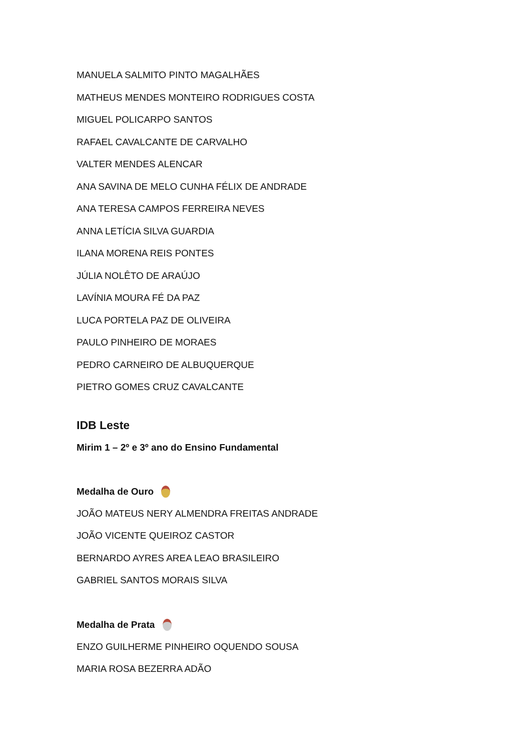MANUELA SALMITO PINTO MAGALHÃES
MATHEUS MENDES MONTEIRO RODRIGUES COSTA
MIGUEL POLICARPO SANTOS
RAFAEL CAVALCANTE DE CARVALHO
VALTER MENDES ALENCAR
ANA SAVINA DE MELO CUNHA FÉLIX DE ANDRADE
ANA TERESA CAMPOS FERREIRA NEVES
ANNA LETÍCIA SILVA GUARDIA
ILANA MORENA REIS PONTES
JÚLIA NOLÊTO DE ARAÚJO
LAVÍNIA MOURA FÉ DA PAZ
LUCA PORTELA PAZ DE OLIVEIRA
PAULO PINHEIRO DE MORAES
PEDRO CARNEIRO DE ALBUQUERQUE
PIETRO GOMES CRUZ CAVALCANTE
IDB Leste
Mirim 1 – 2º e 3º ano do Ensino Fundamental
Medalha de Ouro
JOÃO MATEUS NERY ALMENDRA FREITAS ANDRADE
JOÃO VICENTE QUEIROZ CASTOR
BERNARDO AYRES AREA LEAO BRASILEIRO
GABRIEL SANTOS MORAIS SILVA
Medalha de Prata
ENZO GUILHERME PINHEIRO OQUENDO SOUSA
MARIA ROSA BEZERRA ADÃO